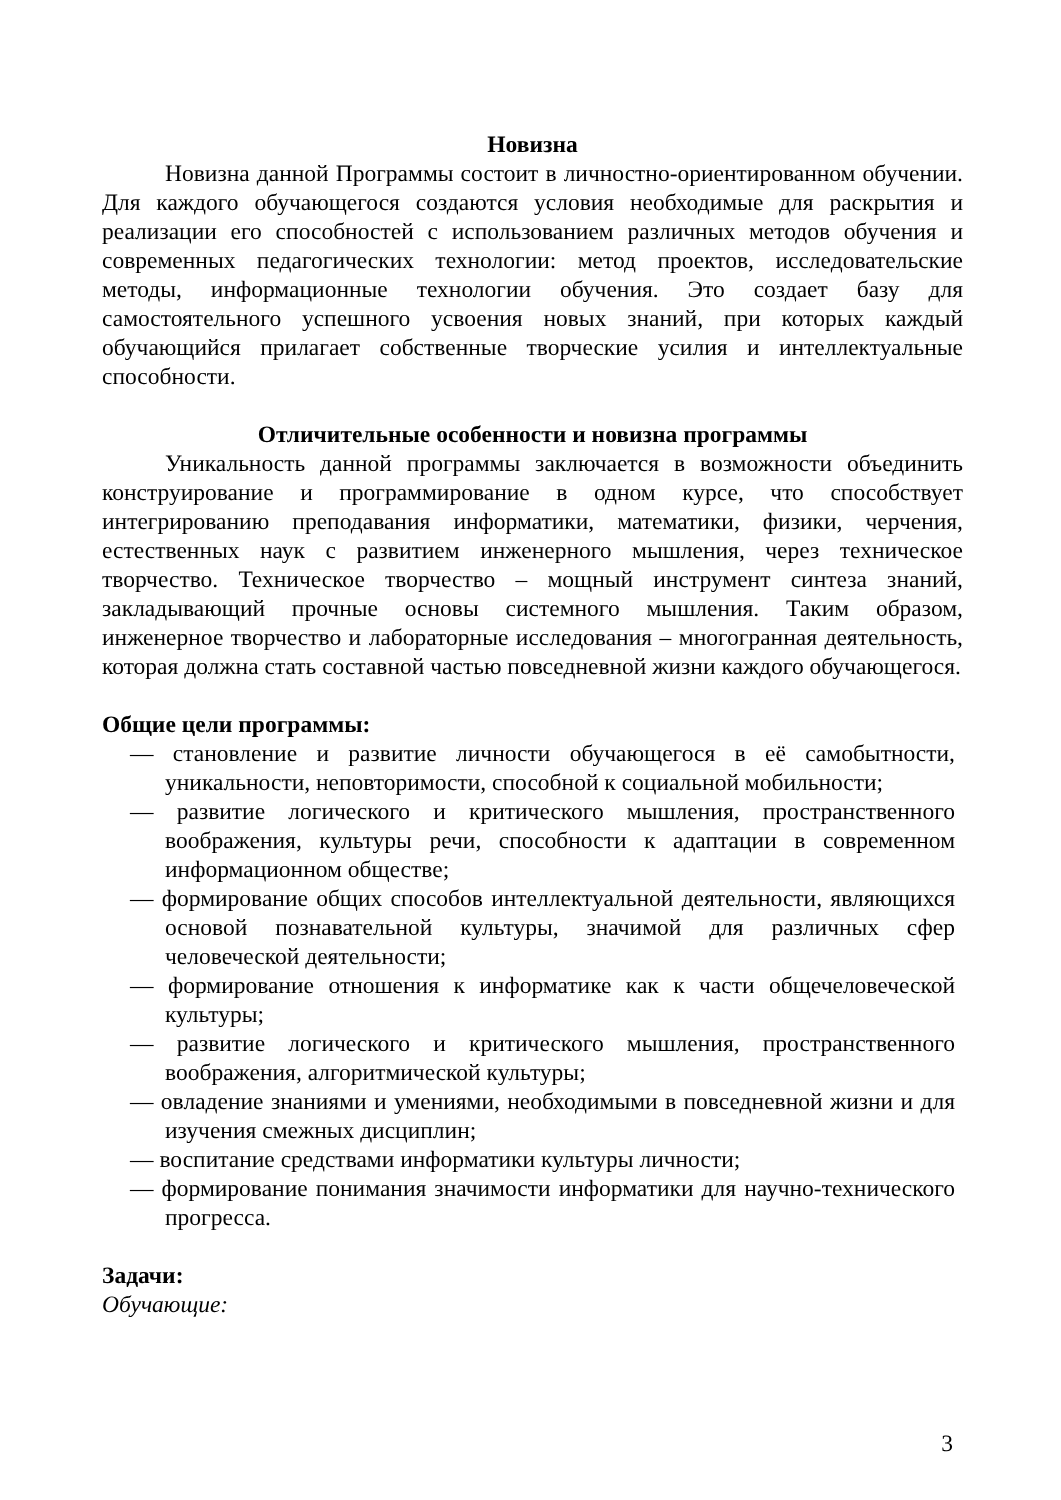Новизна
Новизна данной Программы состоит в личностно-ориентированном обучении. Для каждого обучающегося создаются условия необходимые для раскрытия и реализации его способностей с использованием различных методов обучения и современных педагогических технологии: метод проектов, исследовательские методы, информационные технологии обучения. Это создает базу для самостоятельного успешного усвоения новых знаний, при которых каждый обучающийся прилагает собственные творческие усилия и интеллектуальные способности.
Отличительные особенности и новизна программы
Уникальность данной программы заключается в возможности объединить конструирование и программирование в одном курсе, что способствует интегрированию преподавания информатики, математики, физики, черчения, естественных наук с развитием инженерного мышления, через техническое творчество. Техническое творчество – мощный инструмент синтеза знаний, закладывающий прочные основы системного мышления. Таким образом, инженерное творчество и лабораторные исследования – многогранная деятельность, которая должна стать составной частью повседневной жизни каждого обучающегося.
Общие цели программы:
— становление и развитие личности обучающегося в её самобытности, уникальности, неповторимости, способной к социальной мобильности;
— развитие логического и критического мышления, пространственного воображения, культуры речи, способности к адаптации в современном информационном обществе;
— формирование общих способов интеллектуальной деятельности, являющихся основой познавательной культуры, значимой для различных сфер человеческой деятельности;
— формирование отношения к информатике как к части общечеловеческой культуры;
— развитие логического и критического мышления, пространственного воображения, алгоритмической культуры;
— овладение знаниями и умениями, необходимыми в повседневной жизни и для изучения смежных дисциплин;
— воспитание средствами информатики культуры личности;
— формирование понимания значимости информатики для научно-технического прогресса.
Задачи:
Обучающие:
3